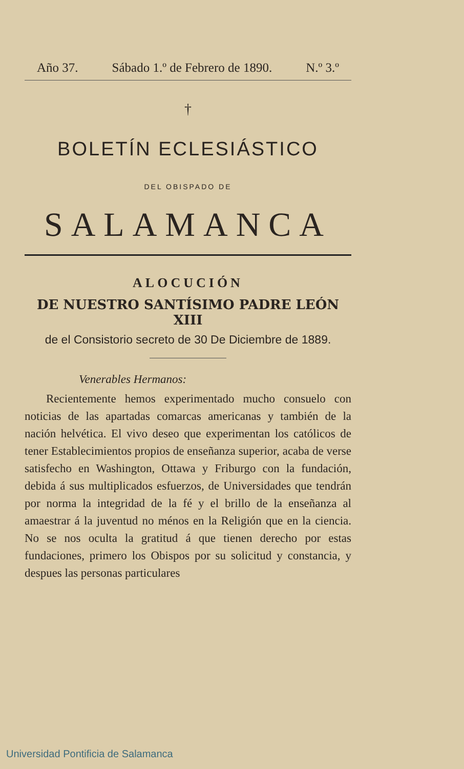Año 37. Sábado 1.º de Febrero de 1890. N.º 3.º
†
BOLETÍN ECLESIÁSTICO
DEL OBISPADO DE
SALAMANCA
ALOCUCIÓN
DE NUESTRO SANTÍSIMO PADRE LEÓN XIII
de el Consistorio secreto de 30 De Diciembre de 1889.
Venerables Hermanos:
Recientemente hemos experimentado mucho consuelo con noticias de las apartadas comarcas americanas y también de la nación helvética. El vivo deseo que experimentan los católicos de tener Establecimientos propios de enseñanza superior, acaba de verse satisfecho en Washington, Ottawa y Friburgo con la fundación, debida á sus multiplicados esfuerzos, de Universidades que tendrán por norma la integridad de la fé y el brillo de la enseñanza al amaestrar á la juventud no ménos en la Religión que en la ciencia. No se nos oculta la gratitud á que tienen derecho por estas fundaciones, primero los Obispos por su solicitud y constancia, y despues las personas particulares
Universidad Pontificia de Salamanca